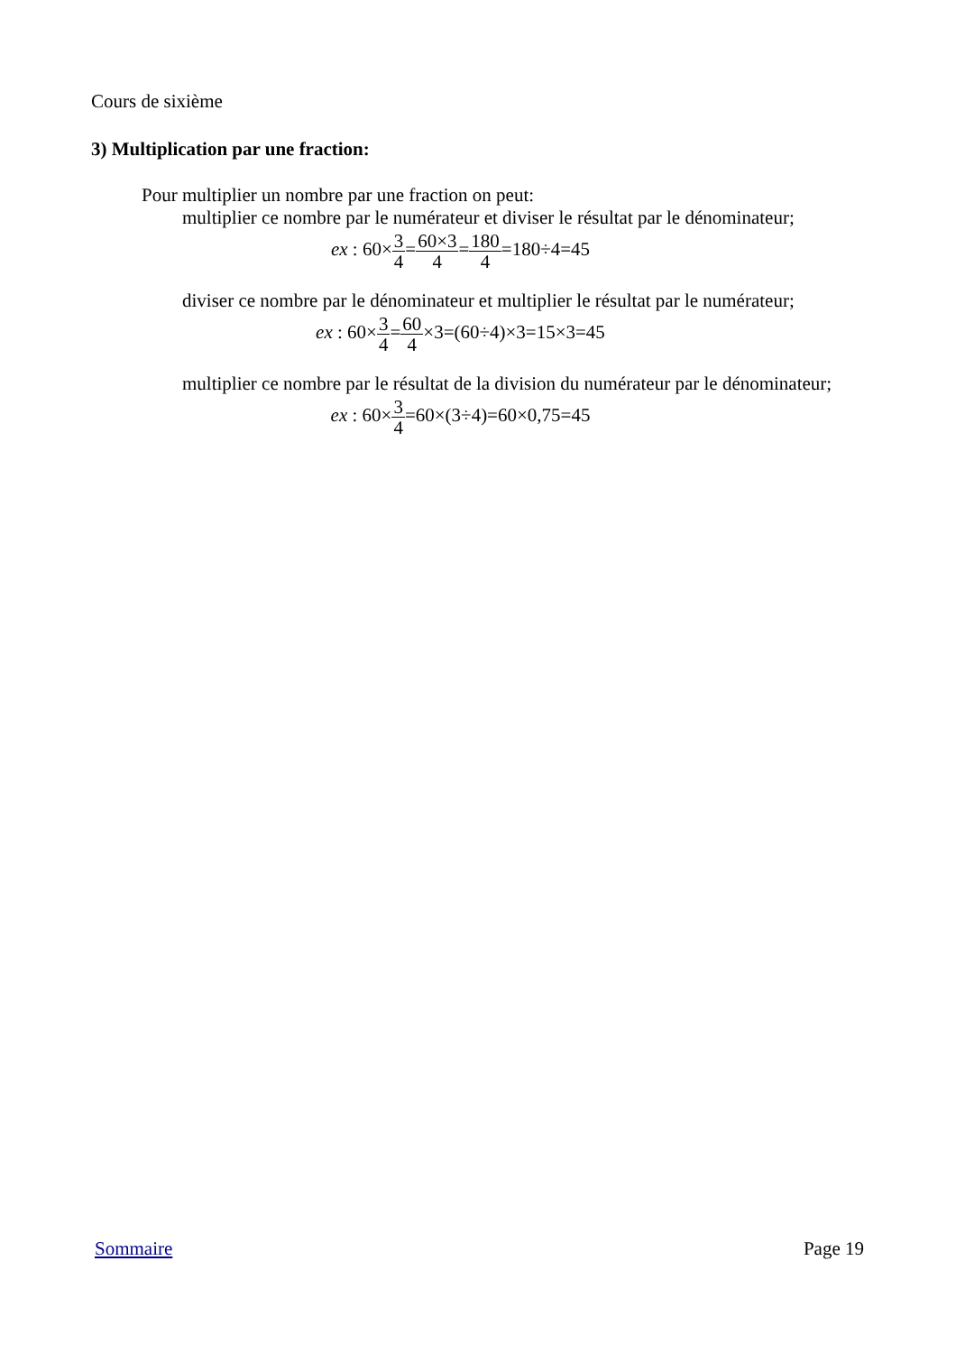Cours de sixième
3) Multiplication par une fraction:
Pour multiplier un nombre par une fraction on peut:
multiplier ce nombre par le numérateur et diviser le résultat par le dénominateur;
ex : 60×3 4=60×3 4=180 4=180÷4=45
diviser ce nombre par le dénominateur et multiplier le résultat par le numérateur;
ex : 60×3 4=60 4×3=(60÷4)×3=15×3=45
multiplier ce nombre par le résultat de la division du numérateur par le dénominateur;
ex : 60×3 4=60×(3÷4)=60×0,75=45
Sommaire Page 19